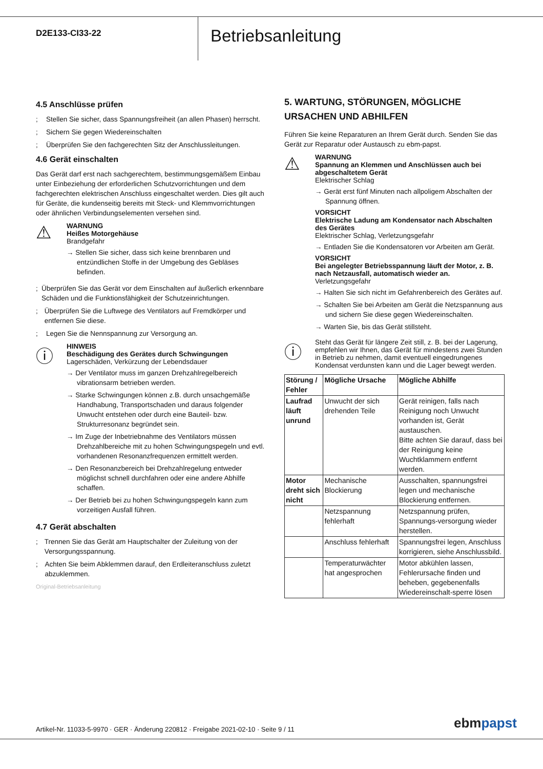D2E133-CI33-22
Betriebsanleitung
4.5 Anschlüsse prüfen
; Stellen Sie sicher, dass Spannungsfreiheit (an allen Phasen) herrscht.
; Sichern Sie gegen Wiedereinschalten
; Überprüfen Sie den fachgerechten Sitz der Anschlussleitungen.
4.6 Gerät einschalten
Das Gerät darf erst nach sachgerechtem, bestimmungsgemäßem Einbau unter Einbeziehung der erforderlichen Schutzvorrichtungen und dem fachgerechten elektrischen Anschluss eingeschaltet werden. Dies gilt auch für Geräte, die kundenseitig bereits mit Steck- und Klemmvorrichtungen oder ähnlichen Verbindungselementen versehen sind.
⚠
WARNUNG
Heißes Motorgehäuse
Brandgefahr
→ Stellen Sie sicher, dass sich keine brennbaren und entzündlichen Stoffe in der Umgebung des Gebläses befinden.
; Überprüfen Sie das Gerät vor dem Einschalten auf äußerlich erkennbare Schäden und die Funktionsfähigkeit der Schutzeinrichtungen.
; Überprüfen Sie die Luftwege des Ventilators auf Fremdkörper und entfernen Sie diese.
; Legen Sie die Nennspannung zur Versorgung an.
ⓘ
HINWEIS
Beschädigung des Gerätes durch Schwingungen
Lagerschäden, Verkürzung der Lebendsdauer
→ Der Ventilator muss im ganzen Drehzahlregelbereich vibrationsarm betrieben werden.
→ Starke Schwingungen können z.B. durch unsachgemäße Handhabung, Transportschaden und daraus folgender Unwucht entstehen oder durch eine Bauteil- bzw. Strukturresonanz begründet sein.
→ Im Zuge der Inbetriebnahme des Ventilators müssen Drehzahlbereiche mit zu hohen Schwingungspegeln und evtl. vorhandenen Resonanzfrequenzen ermittelt werden.
→ Den Resonanzbereich bei Drehzahlregelung entweder möglichst schnell durchfahren oder eine andere Abhilfe schaffen.
→ Der Betrieb bei zu hohen Schwingungspegeln kann zum vorzeitigen Ausfall führen.
4.7 Gerät abschalten
; Trennen Sie das Gerät am Hauptschalter der Zuleitung von der Versorgungsspannung.
; Achten Sie beim Abklemmen darauf, den Erdleiteranschluss zuletzt abzuklemmen.
Original-Betriebsanleitung
5. WARTUNG, STÖRUNGEN, MÖGLICHE URSACHEN UND ABHILFEN
Führen Sie keine Reparaturen an Ihrem Gerät durch. Senden Sie das Gerät zur Reparatur oder Austausch zu ebm-papst.
⚠
WARNUNG
Spannung an Klemmen und Anschlüssen auch bei abgeschaltetem Gerät
Elektrischer Schlag
→ Gerät erst fünf Minuten nach allpoligem Abschalten der Spannung öffnen.
VORSICHT
Elektrische Ladung am Kondensator nach Abschalten des Gerätes
Elektrischer Schlag, Verletzungsgefahr
→ Entladen Sie die Kondensatoren vor Arbeiten am Gerät.
VORSICHT
Bei angelegter Betriebsspannung läuft der Motor, z. B. nach Netzausfall, automatisch wieder an.
Verletzungsgefahr
→ Halten Sie sich nicht im Gefahrenbereich des Gerätes auf.
→ Schalten Sie bei Arbeiten am Gerät die Netzspannung aus und sichern Sie diese gegen Wiedereinschalten.
→ Warten Sie, bis das Gerät stillsteht.
ⓘ
Steht das Gerät für längere Zeit still, z. B. bei der Lagerung, empfehlen wir Ihnen, das Gerät für mindestens zwei Stunden in Betrieb zu nehmen, damit eventuell eingedrungenes Kondensat verdunsten kann und die Lager bewegt werden.
| Störung / Fehler | Mögliche Ursache | Mögliche Abhilfe |
| --- | --- | --- |
| Laufrad läuft unrund | Unwucht der sich drehenden Teile | Gerät reinigen, falls nach Reinigung noch Unwucht vorhanden ist, Gerät austauschen. Bitte achten Sie darauf, dass bei der Reinigung keine Wuchtklammern entfernt werden. |
| Motor dreht sich nicht | Mechanische Blockierung | Ausschalten, spannungsfrei legen und mechanische Blockierung entfernen. |
| | Netzspannung fehlerhaft | Netzspannung prüfen, Spannungs-versorgung wieder herstellen. |
| | Anschluss fehlerhaft | Spannungsfrei legen, Anschluss korrigieren, siehe Anschlussbild. |
| | Temperaturwächter hat angesprochen | Motor abkühlen lassen, Fehlerursache finden und beheben, gegebenenfalls Wiedereinschalt-sperre lösen |
Artikel-Nr. 11033-5-9970 · GER · Änderung 220812 · Freigabe 2021-02-10 · Seite 9 / 11
ebmpapst